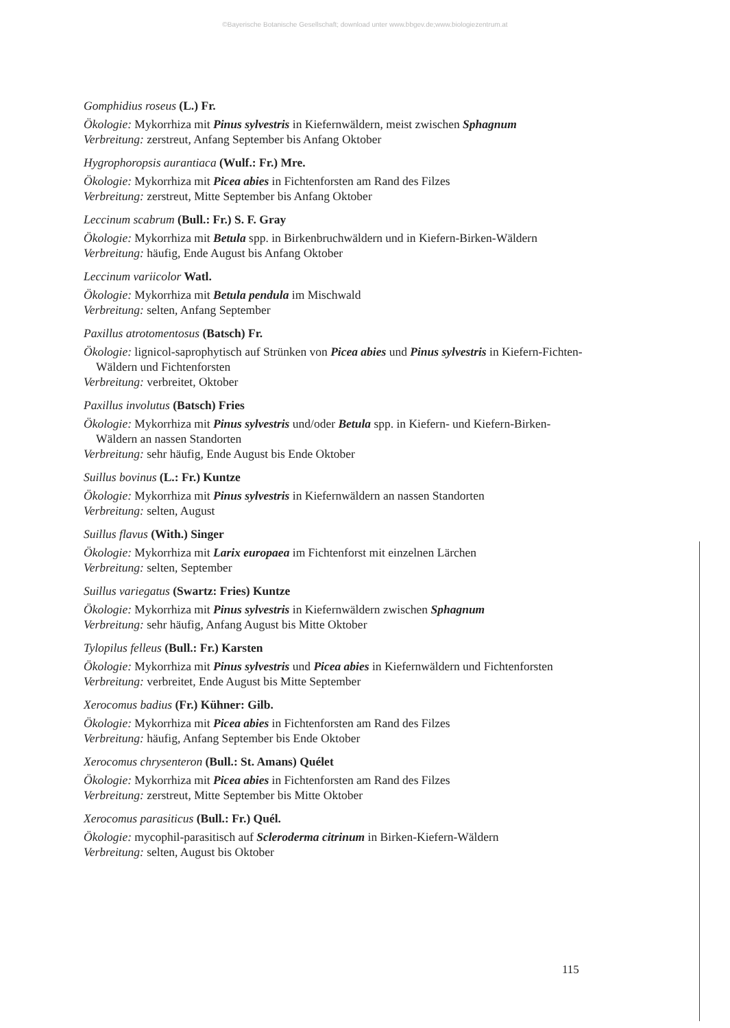©Bayerische Botanische Gesellschaft; download unter www.bbgev.de;www.biologiezentrum.at
Gomphidius roseus (L.) Fr.
Ökologie: Mykorrhiza mit Pinus sylvestris in Kiefernwäldern, meist zwischen Sphagnum
Verbreitung: zerstreut, Anfang September bis Anfang Oktober
Hygrophoropsis aurantiaca (Wulf.: Fr.) Mre.
Ökologie: Mykorrhiza mit Picea abies in Fichtenforsten am Rand des Filzes
Verbreitung: zerstreut, Mitte September bis Anfang Oktober
Leccinum scabrum (Bull.: Fr.) S. F. Gray
Ökologie: Mykorrhiza mit Betula spp. in Birkenbruchwäldern und in Kiefern-Birken-Wäldern
Verbreitung: häufig, Ende August bis Anfang Oktober
Leccinum variicolor Watl.
Ökologie: Mykorrhiza mit Betula pendula im Mischwald
Verbreitung: selten, Anfang September
Paxillus atrotomentosus (Batsch) Fr.
Ökologie: lignicol-saprophytisch auf Strünken von Picea abies und Pinus sylvestris in Kiefern-Fichten-Wäldern und Fichtenforsten
Verbreitung: verbreitet, Oktober
Paxillus involutus (Batsch) Fries
Ökologie: Mykorrhiza mit Pinus sylvestris und/oder Betula spp. in Kiefern- und Kiefern-Birken-Wäldern an nassen Standorten
Verbreitung: sehr häufig, Ende August bis Ende Oktober
Suillus bovinus (L.: Fr.) Kuntze
Ökologie: Mykorrhiza mit Pinus sylvestris in Kiefernwäldern an nassen Standorten
Verbreitung: selten, August
Suillus flavus (With.) Singer
Ökologie: Mykorrhiza mit Larix europaea im Fichtenforst mit einzelnen Lärchen
Verbreitung: selten, September
Suillus variegatus (Swartz: Fries) Kuntze
Ökologie: Mykorrhiza mit Pinus sylvestris in Kiefernwäldern zwischen Sphagnum
Verbreitung: sehr häufig, Anfang August bis Mitte Oktober
Tylopilus felleus (Bull.: Fr.) Karsten
Ökologie: Mykorrhiza mit Pinus sylvestris und Picea abies in Kiefernwäldern und Fichtenforsten
Verbreitung: verbreitet, Ende August bis Mitte September
Xerocomus badius (Fr.) Kühner: Gilb.
Ökologie: Mykorrhiza mit Picea abies in Fichtenforsten am Rand des Filzes
Verbreitung: häufig, Anfang September bis Ende Oktober
Xerocomus chrysenteron (Bull.: St. Amans) Quélet
Ökologie: Mykorrhiza mit Picea abies in Fichtenforsten am Rand des Filzes
Verbreitung: zerstreut, Mitte September bis Mitte Oktober
Xerocomus parasiticus (Bull.: Fr.) Quél.
Ökologie: mycophil-parasitisch auf Scleroderma citrinum in Birken-Kiefern-Wäldern
Verbreitung: selten, August bis Oktober
115